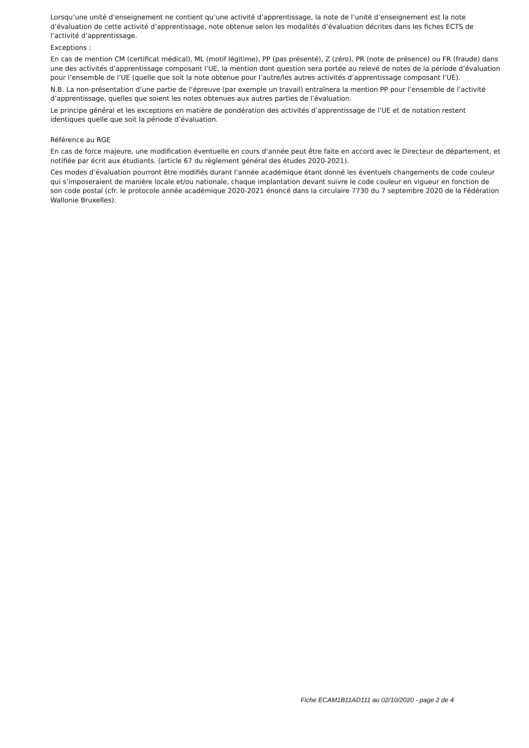Lorsqu’une unité d’enseignement ne contient qu’une activité d’apprentissage, la note de l’unité d’enseignement est la note d’évaluation de cette activité d’apprentissage, note obtenue selon les modalités d’évaluation décrites dans les fiches ECTS de l’activité d’apprentissage.
Exceptions :
En cas de mention CM (certificat médical), ML (motif légitime), PP (pas présenté), Z (zéro), PR (note de présence) ou FR (fraude) dans une des activités d’apprentissage composant l’UE, la mention dont question sera portée au relevé de notes de la période d’évaluation pour l’ensemble de l’UE (quelle que soit la note obtenue pour l’autre/les autres activités d’apprentissage composant l’UE).
N.B. La non-présentation d’une partie de l’épreuve (par exemple un travail) entraînera la mention PP pour l’ensemble de l’activité d’apprentissage, quelles que soient les notes obtenues aux autres parties de l’évaluation.
Le principe général et les exceptions en matière de pondération des activités d’apprentissage de l’UE et de notation restent identiques quelle que soit la période d’évaluation.
Référence au RGE
En cas de force majeure, une modification éventuelle en cours d’année peut être faite en accord avec le Directeur de département, et notifiée par écrit aux étudiants. (article 67 du règlement général des études 2020-2021).
Ces modes d’évaluation pourront être modifiés durant l’année académique étant donné les éventuels changements de code couleur qui s’imposeraient de manière locale et/ou nationale, chaque implantation devant suivre le code couleur en vigueur en fonction de son code postal (cfr. le protocole année académique 2020-2021 énoncé dans la circulaire 7730 du 7 septembre 2020 de la Fédération Wallonie Bruxelles).
Fiche ECAM1B11AD111 au 02/10/2020 - page 2 de 4